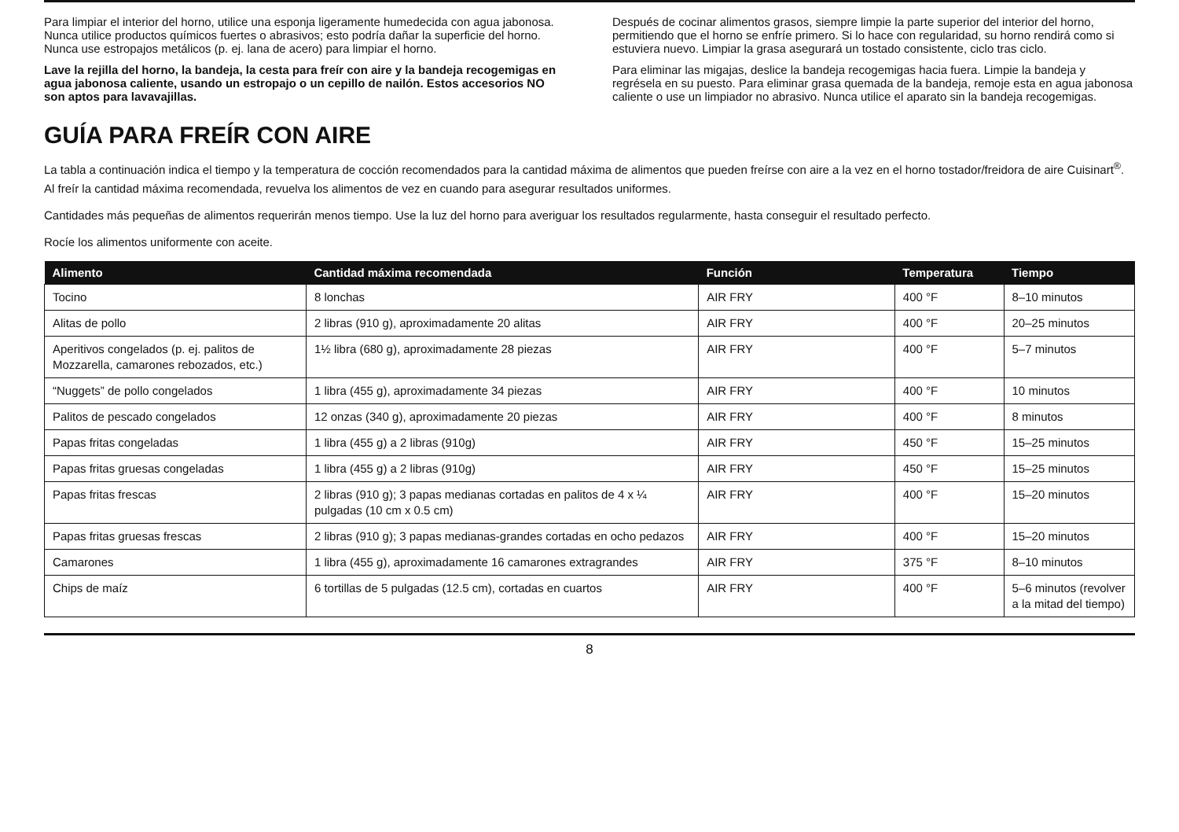Para limpiar el interior del horno, utilice una esponja ligeramente humedecida con agua jabonosa. Nunca utilice productos químicos fuertes o abrasivos; esto podría dañar la superficie del horno. Nunca use estropajos metálicos (p. ej. lana de acero) para limpiar el horno.
Lave la rejilla del horno, la bandeja, la cesta para freír con aire y la bandeja recogemigas en agua jabonosa caliente, usando un estropajo o un cepillo de nailón. Estos accesorios NO son aptos para lavavajillas.
Después de cocinar alimentos grasos, siempre limpie la parte superior del interior del horno, permitiendo que el horno se enfríe primero. Si lo hace con regularidad, su horno rendirá como si estuviera nuevo. Limpiar la grasa asegurará un tostado consistente, ciclo tras ciclo.
Para eliminar las migajas, deslice la bandeja recogemigas hacia fuera. Limpie la bandeja y regrésela en su puesto. Para eliminar grasa quemada de la bandeja, remoje esta en agua jabonosa caliente o use un limpiador no abrasivo. Nunca utilice el aparato sin la bandeja recogemigas.
GUÍA PARA FREÍR CON AIRE
La tabla a continuación indica el tiempo y la temperatura de cocción recomendados para la cantidad máxima de alimentos que pueden freírse con aire a la vez en el horno tostador/freidora de aire Cuisinart<sup>®</sup>. Al freír la cantidad máxima recomendada, revuelva los alimentos de vez en cuando para asegurar resultados uniformes.
Cantidades más pequeñas de alimentos requerirán menos tiempo. Use la luz del horno para averiguar los resultados regularmente, hasta conseguir el resultado perfecto.
Rocíe los alimentos uniformente con aceite.
| Alimento | Cantidad máxima recomendada | Función | Temperatura | Tiempo |
| --- | --- | --- | --- | --- |
| Tocino | 8 lonchas | AIR FRY | 400 °F | 8–10 minutos |
| Alitas de pollo | 2 libras (910 g), aproximadamente 20 alitas | AIR FRY | 400 °F | 20–25 minutos |
| Aperitivos congelados (p. ej. palitos de Mozzarella, camarones rebozados, etc.) | 1½ libra (680 g), aproximadamente 28 piezas | AIR FRY | 400 °F | 5–7 minutos |
| “Nuggets” de pollo congelados | 1 libra (455 g), aproximadamente 34 piezas | AIR FRY | 400 °F | 10 minutos |
| Palitos de pescado congelados | 12 onzas (340 g), aproximadamente 20 piezas | AIR FRY | 400 °F | 8 minutos |
| Papas fritas congeladas | 1 libra (455 g) a 2 libras (910g) | AIR FRY | 450 °F | 15–25 minutos |
| Papas fritas gruesas congeladas | 1 libra (455 g) a 2 libras (910g) | AIR FRY | 450 °F | 15–25 minutos |
| Papas fritas frescas | 2 libras (910 g); 3 papas medianas cortadas en palitos de 4 x ¼ pulgadas (10 cm x 0.5 cm) | AIR FRY | 400 °F | 15–20 minutos |
| Papas fritas gruesas frescas | 2 libras (910 g); 3 papas medianas-grandes cortadas en ocho pedazos | AIR FRY | 400 °F | 15–20 minutos |
| Camarones | 1 libra (455 g), aproximadamente 16 camarones extragrandes | AIR FRY | 375 °F | 8–10 minutos |
| Chips de maíz | 6 tortillas de 5 pulgadas (12.5 cm), cortadas en cuartos | AIR FRY | 400 °F | 5–6 minutos (revolver a la mitad del tiempo) |
8